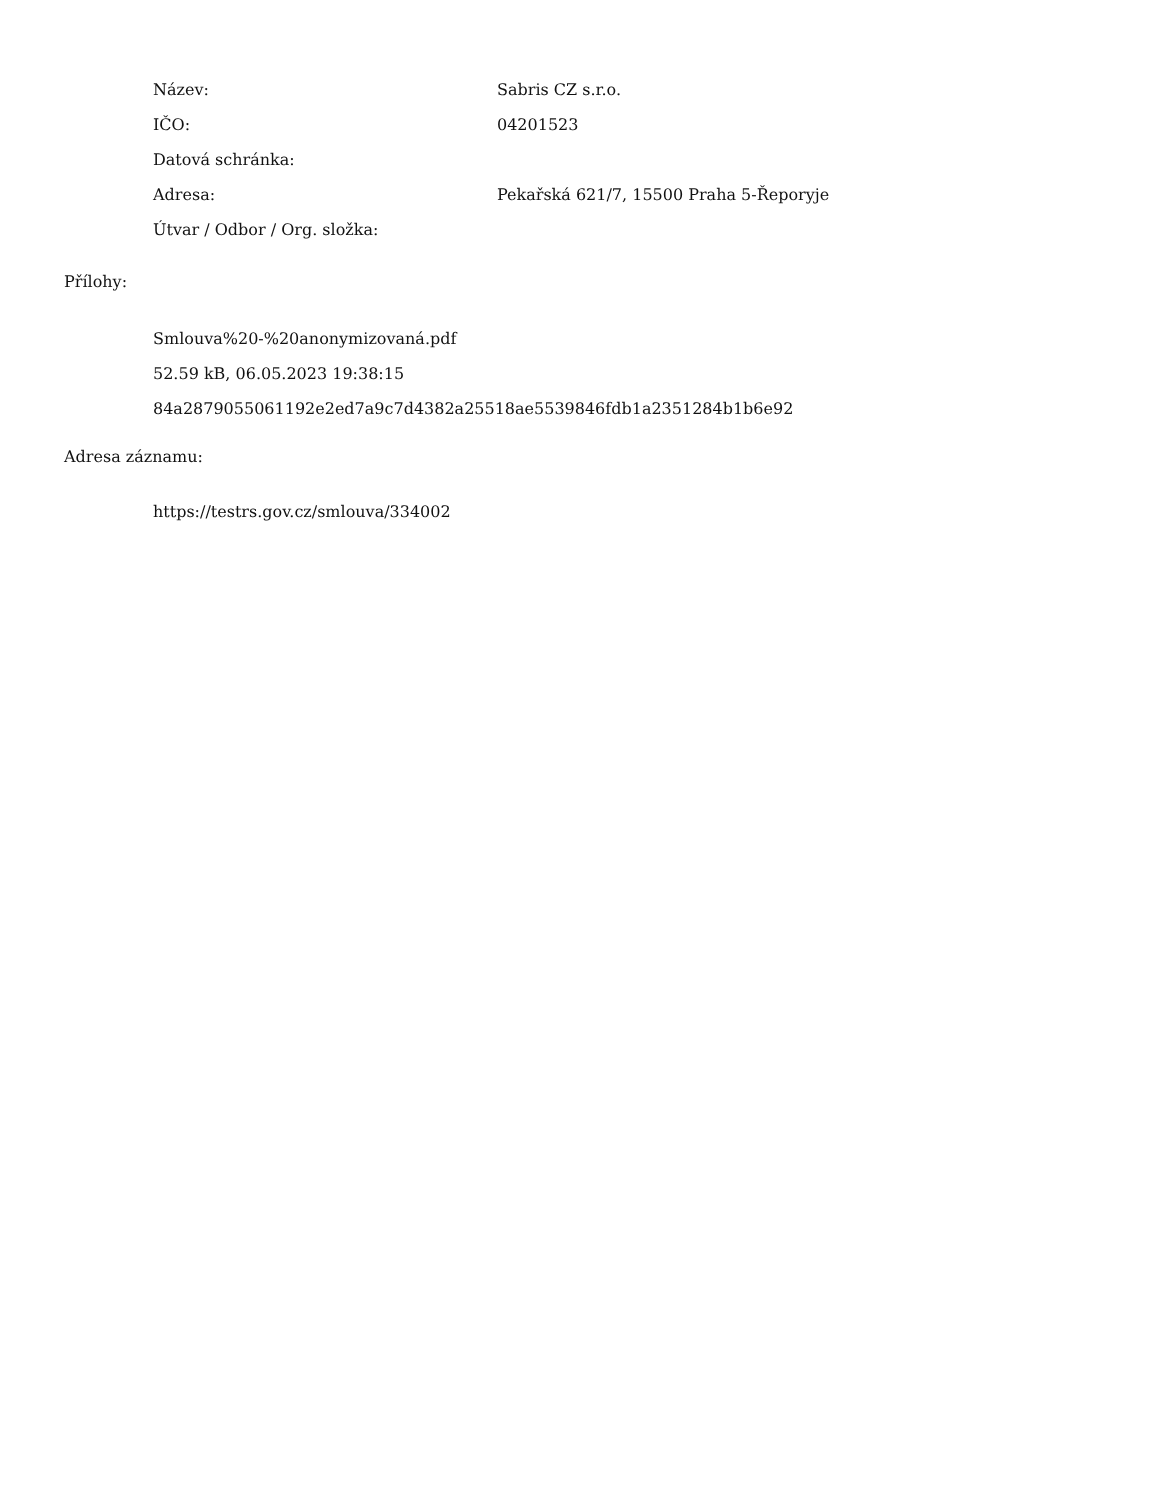| Název: | Sabris CZ s.r.o. |
| IČO: | 04201523 |
| Datová schránka: | |
| Adresa: | Pekařská 621/7, 15500 Praha 5-Řeporyje |
| Útvar / Odbor / Org. složka: | |
Přílohy:
Smlouva%20-%20anonymizovaná.pdf
52.59 kB, 06.05.2023 19:38:15
84a2879055061192e2ed7a9c7d4382a25518ae5539846fdb1a2351284b1b6e92
Adresa záznamu:
https://testrs.gov.cz/smlouva/334002